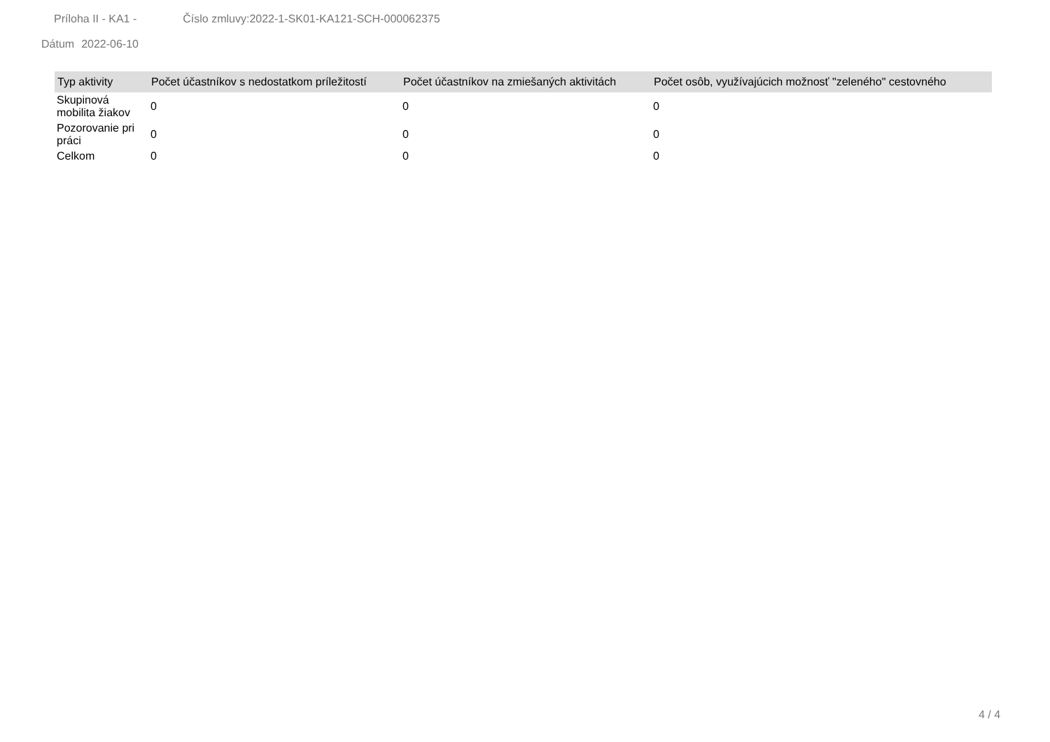Príloha II - KA1 - Číslo zmluvy:2022-1-SK01-KA121-SCH-000062375
Dátum 2022-06-10
| Typ aktivity | Počet účastníkov s nedostatkom príležitostí | Počet účastníkov na zmiešaných aktivitách | Počet osôb, využívajúcich možnosť "zeleného" cestovného |
| --- | --- | --- | --- |
| Skupinová mobilita žiakov | 0 | 0 | 0 |
| Pozorovanie pri práci | 0 | 0 | 0 |
| Celkom | 0 | 0 | 0 |
4 / 4